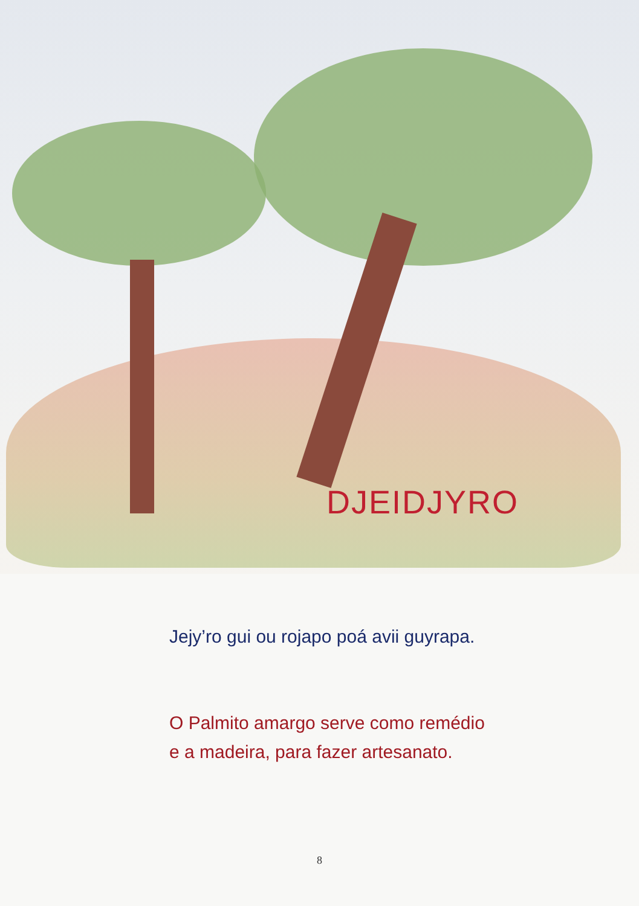DJEIDJYRO
Jejy’ro gui ou rojapo poá avii guyrapa.
O Palmito amargo serve como remédio
e a madeira, para fazer artesanato.
8